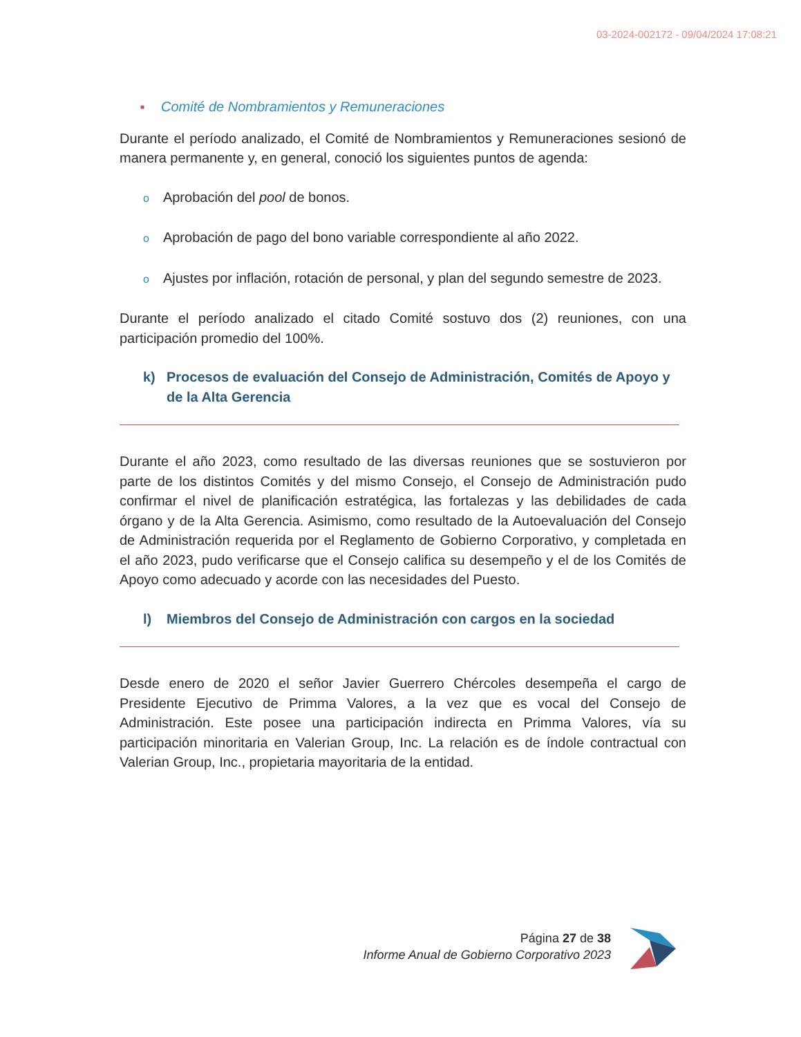03-2024-002172 - 09/04/2024 17:08:21
■ Comité de Nombramientos y Remuneraciones
Durante el período analizado, el Comité de Nombramientos y Remuneraciones sesionó de manera permanente y, en general, conoció los siguientes puntos de agenda:
o Aprobación del pool de bonos.
o Aprobación de pago del bono variable correspondiente al año 2022.
o Ajustes por inflación, rotación de personal, y plan del segundo semestre de 2023.
Durante el período analizado el citado Comité sostuvo dos (2) reuniones, con una participación promedio del 100%.
k) Procesos de evaluación del Consejo de Administración, Comités de Apoyo y de la Alta Gerencia
Durante el año 2023, como resultado de las diversas reuniones que se sostuvieron por parte de los distintos Comités y del mismo Consejo, el Consejo de Administración pudo confirmar el nivel de planificación estratégica, las fortalezas y las debilidades de cada órgano y de la Alta Gerencia. Asimismo, como resultado de la Autoevaluación del Consejo de Administración requerida por el Reglamento de Gobierno Corporativo, y completada en el año 2023, pudo verificarse que el Consejo califica su desempeño y el de los Comités de Apoyo como adecuado y acorde con las necesidades del Puesto.
l) Miembros del Consejo de Administración con cargos en la sociedad
Desde enero de 2020 el señor Javier Guerrero Chércoles desempeña el cargo de Presidente Ejecutivo de Primma Valores, a la vez que es vocal del Consejo de Administración. Este posee una participación indirecta en Primma Valores, vía su participación minoritaria en Valerian Group, Inc. La relación es de índole contractual con Valerian Group, Inc., propietaria mayoritaria de la entidad.
Página 27 de 38
Informe Anual de Gobierno Corporativo 2023